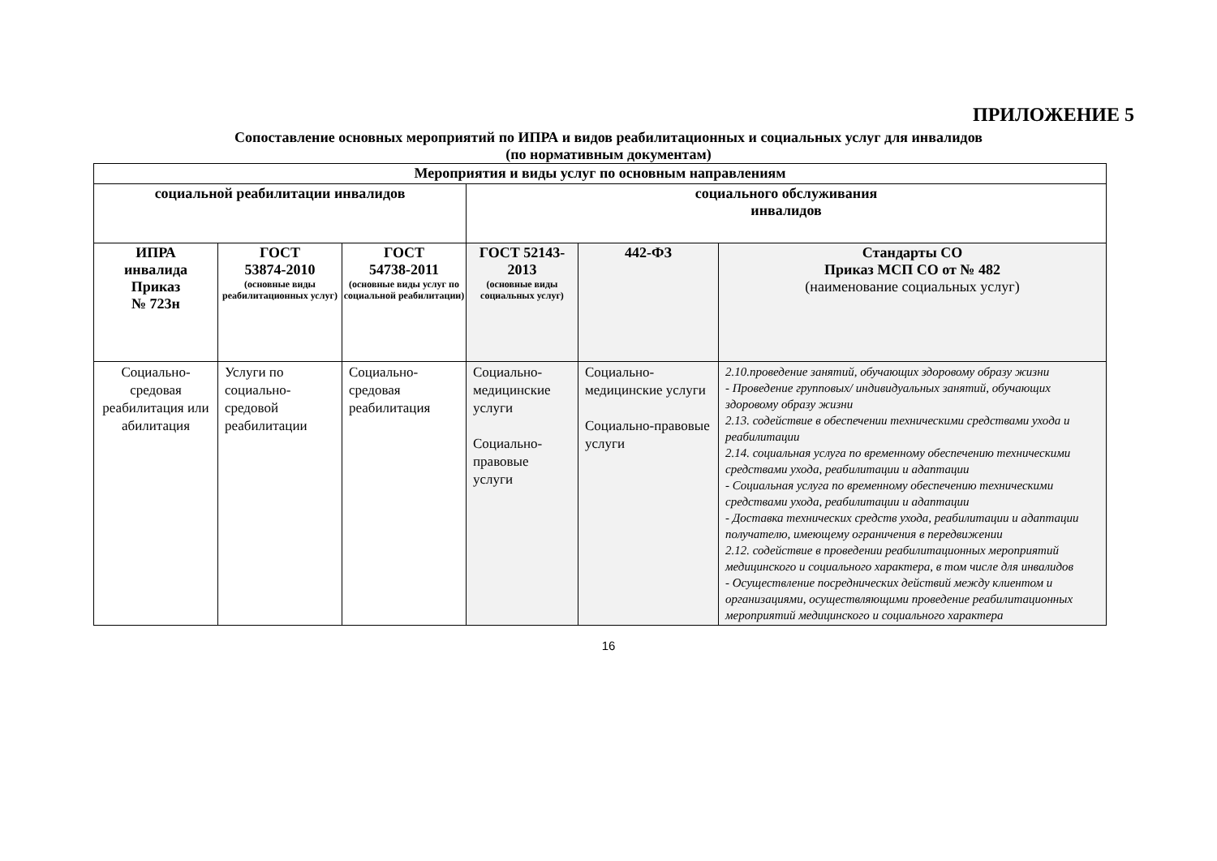ПРИЛОЖЕНИЕ 5
Сопоставление основных мероприятий по ИПРА и видов реабилитационных и социальных услуг для инвалидов
(по нормативным документам)
| Мероприятия и виды услуг по основным направлениям | | | | | |
| --- | --- | --- | --- | --- | --- |
| социальной реабилитации инвалидов | | | социального обслуживания инвалидов | | |
| ИПРА инвалида Приказ № 723н | ГОСТ 53874-2010 (основные виды реабилитационных услуг) | ГОСТ 54738-2011 (основные виды услуг по социальной реабилитации) | ГОСТ 52143-2013 (основные виды социальных услуг) | 442-ФЗ | Стандарты СО Приказ МСП СО от № 482 (наименование социальных услуг) |
| Социально-средовая реабилитация или абилитация | Услуги по социально-средовой реабилитации | Социально-средовая реабилитация | Социально-медицинские услуги Социально-правовые услуги | Социально-медицинские услуги Социально-правовые услуги | 2.10.проведение занятий, обучающих здоровому образу жизни - Проведение групповых/ индивидуальных занятий, обучающих здоровому образу жизни 2.13. содействие в обеспечении техническими средствами ухода и реабилитации 2.14. социальная услуга по временному обеспечению техническими средствами ухода, реабилитации и адаптации - Социальная услуга по временному обеспечению техническими средствами ухода, реабилитации и адаптации - Доставка технических средств ухода, реабилитации и адаптации получателю, имеющему ограничения в передвижении 2.12. содействие в проведении реабилитационных мероприятий медицинского и социального характера, в том числе для инвалидов - Осуществление посреднических действий между клиентом и организациями, осуществляющими проведение реабилитационных мероприятий медицинского и социального характера |
16